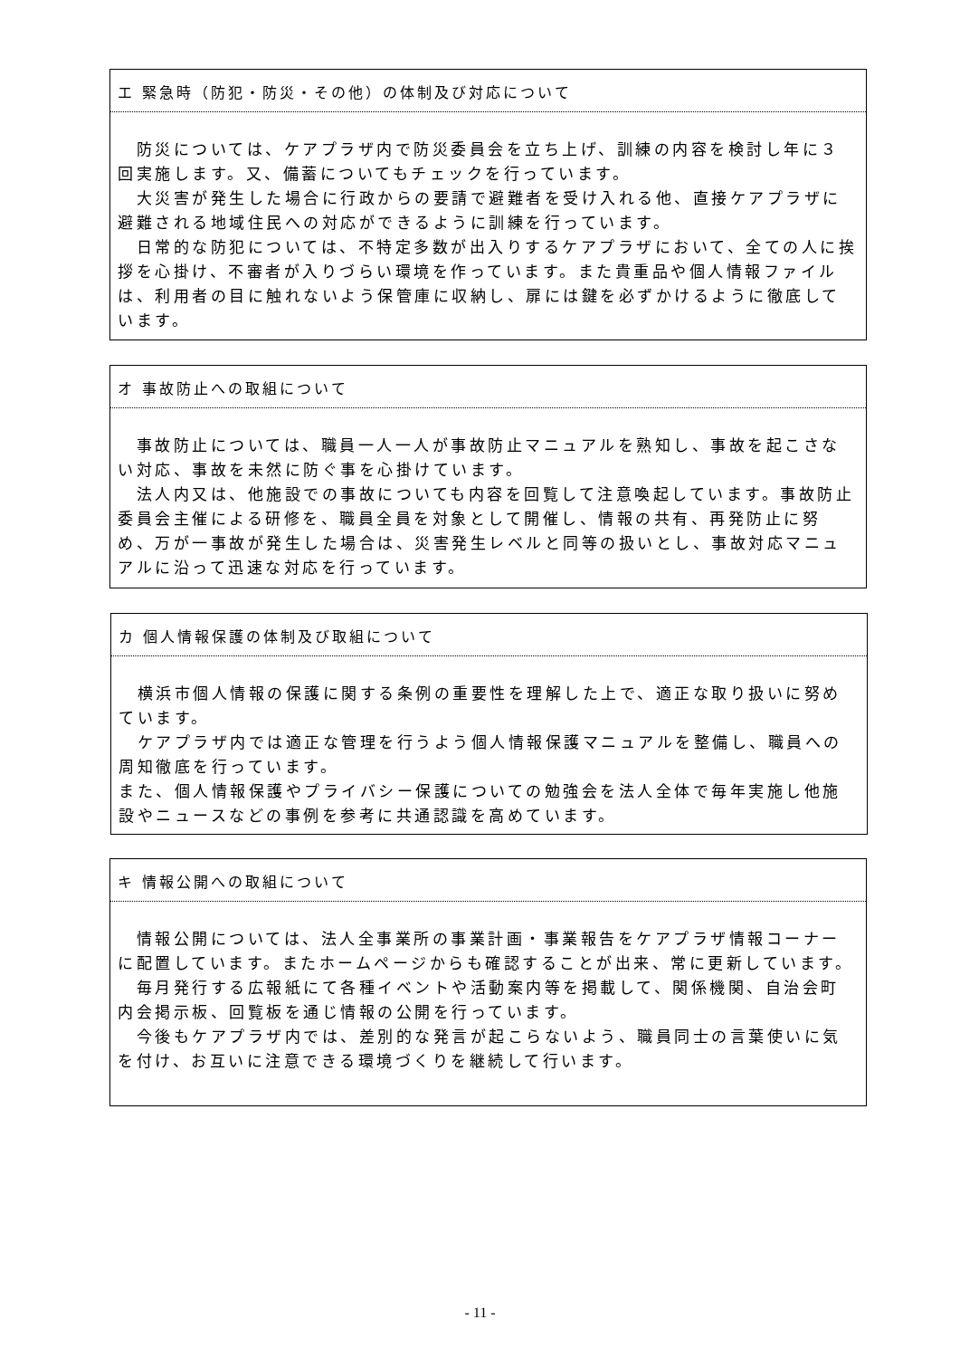エ 緊急時（防犯・防災・その他）の体制及び対応について
　防災については、ケアプラザ内で防災委員会を立ち上げ、訓練の内容を検討し年に３回実施します。又、備蓄についてもチェックを行っています。
　大災害が発生した場合に行政からの要請で避難者を受け入れる他、直接ケアプラザに避難される地域住民への対応ができるように訓練を行っています。
　日常的な防犯については、不特定多数が出入りするケアプラザにおいて、全ての人に挨拶を心掛け、不審者が入りづらい環境を作っています。また貴重品や個人情報ファイルは、利用者の目に触れないよう保管庫に収納し、扉には鍵を必ずかけるように徹底しています。
オ 事故防止への取組について
　事故防止については、職員一人一人が事故防止マニュアルを熟知し、事故を起こさない対応、事故を未然に防ぐ事を心掛けています。
　法人内又は、他施設での事故についても内容を回覧して注意喚起しています。事故防止委員会主催による研修を、職員全員を対象として開催し、情報の共有、再発防止に努め、万が一事故が発生した場合は、災害発生レベルと同等の扱いとし、事故対応マニュアルに沿って迅速な対応を行っています。
カ 個人情報保護の体制及び取組について
　横浜市個人情報の保護に関する条例の重要性を理解した上で、適正な取り扱いに努めています。
　ケアプラザ内では適正な管理を行うよう個人情報保護マニュアルを整備し、職員への周知徹底を行っています。
また、個人情報保護やプライバシー保護についての勉強会を法人全体で毎年実施し他施設やニュースなどの事例を参考に共通認識を高めています。
キ 情報公開への取組について
　情報公開については、法人全事業所の事業計画・事業報告をケアプラザ情報コーナーに配置しています。またホームページからも確認することが出来、常に更新しています。
　毎月発行する広報紙にて各種イベントや活動案内等を掲載して、関係機関、自治会町内会掲示板、回覧板を通じ情報の公開を行っています。
　今後もケアプラザ内では、差別的な発言が起こらないよう、職員同士の言葉使いに気を付け、お互いに注意できる環境づくりを継続して行います。
- 11 -